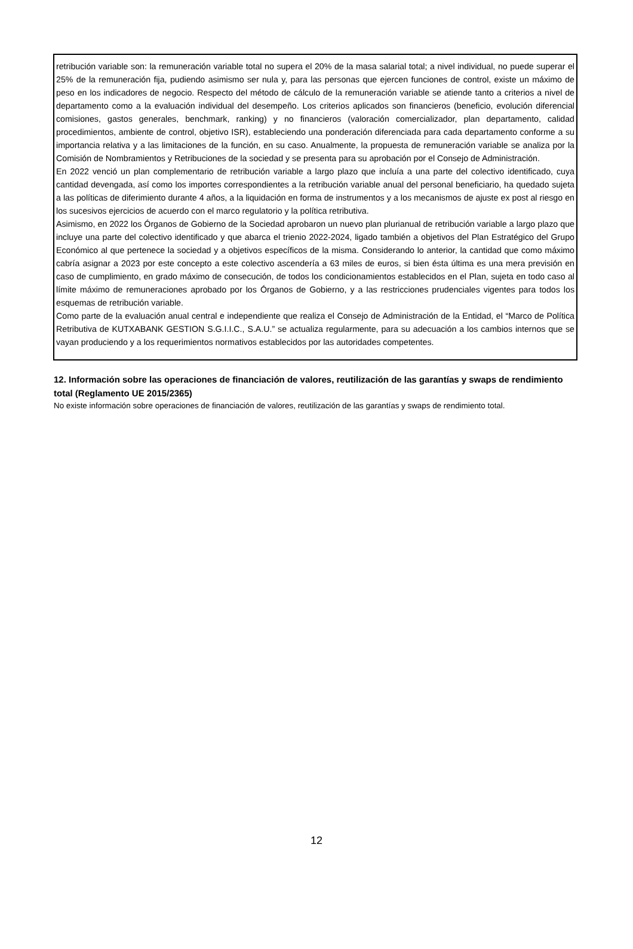retribución variable son: la remuneración variable total no supera el 20% de la masa salarial total; a nivel individual, no puede superar el 25% de la remuneración fija, pudiendo asimismo ser nula y, para las personas que ejercen funciones de control, existe un máximo de peso en los indicadores de negocio. Respecto del método de cálculo de la remuneración variable se atiende tanto a criterios a nivel de departamento como a la evaluación individual del desempeño. Los criterios aplicados son financieros (beneficio, evolución diferencial comisiones, gastos generales, benchmark, ranking) y no financieros (valoración comercializador, plan departamento, calidad procedimientos, ambiente de control, objetivo ISR), estableciendo una ponderación diferenciada para cada departamento conforme a su importancia relativa y a las limitaciones de la función, en su caso. Anualmente, la propuesta de remuneración variable se analiza por la Comisión de Nombramientos y Retribuciones de la sociedad y se presenta para su aprobación por el Consejo de Administración.
En 2022 venció un plan complementario de retribución variable a largo plazo que incluía a una parte del colectivo identificado, cuya cantidad devengada, así como los importes correspondientes a la retribución variable anual del personal beneficiario, ha quedado sujeta a las políticas de diferimiento durante 4 años, a la liquidación en forma de instrumentos y a los mecanismos de ajuste ex post al riesgo en los sucesivos ejercicios de acuerdo con el marco regulatorio y la política retributiva.
Asimismo, en 2022 los Órganos de Gobierno de la Sociedad aprobaron un nuevo plan plurianual de retribución variable a largo plazo que incluye una parte del colectivo identificado y que abarca el trienio 2022-2024, ligado también a objetivos del Plan Estratégico del Grupo Económico al que pertenece la sociedad y a objetivos específicos de la misma. Considerando lo anterior, la cantidad que como máximo cabría asignar a 2023 por este concepto a este colectivo ascendería a 63 miles de euros, si bien ésta última es una mera previsión en caso de cumplimiento, en grado máximo de consecución, de todos los condicionamientos establecidos en el Plan, sujeta en todo caso al límite máximo de remuneraciones aprobado por los Órganos de Gobierno, y a las restricciones prudenciales vigentes para todos los esquemas de retribución variable.
Como parte de la evaluación anual central e independiente que realiza el Consejo de Administración de la Entidad, el “Marco de Política Retributiva de KUTXABANK GESTION S.G.I.I.C., S.A.U.” se actualiza regularmente, para su adecuación a los cambios internos que se vayan produciendo y a los requerimientos normativos establecidos por las autoridades competentes.
12. Información sobre las operaciones de financiación de valores, reutilización de las garantías y swaps de rendimiento total (Reglamento UE 2015/2365)
No existe información sobre operaciones de financiación de valores, reutilización de las garantías y swaps de rendimiento total.
12